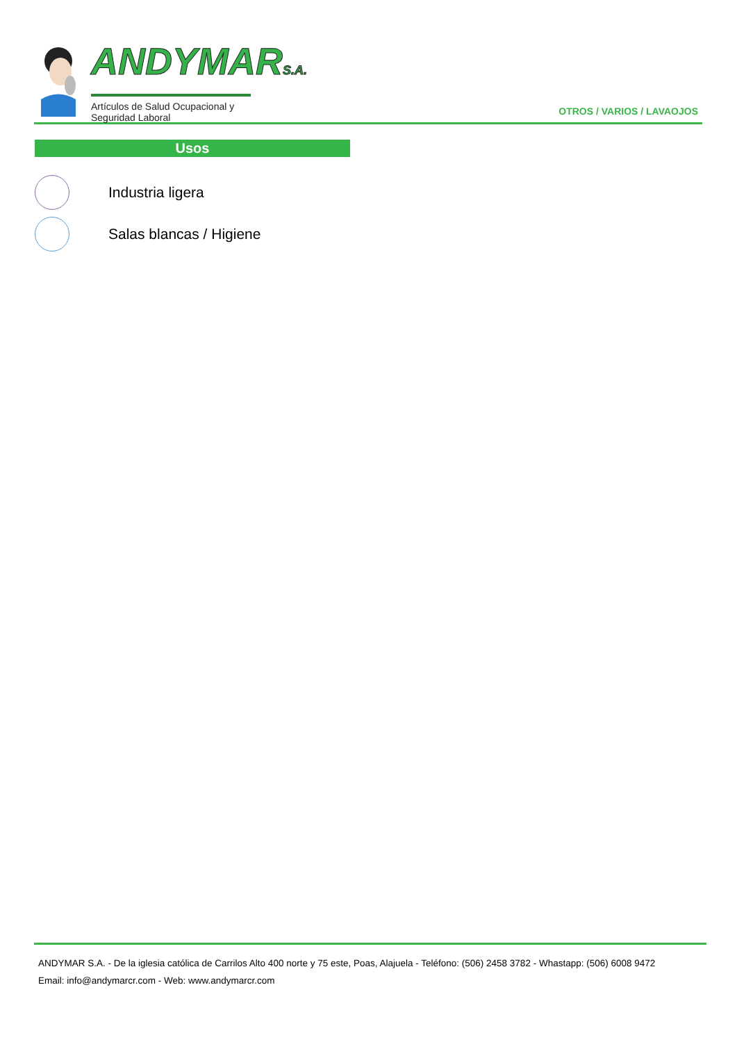ANDYMARS.A.
Artículos de Salud Ocupacional y Seguridad Laboral
OTROS / VARIOS / LAVAOJOS
Usos
Industria ligera
Salas blancas / Higiene
ANDYMAR S.A. - De la iglesia católica de Carrilos Alto 400 norte y 75 este, Poas, Alajuela - Teléfono: (506) 2458 3782 - Whastapp: (506) 6008 9472
Email: info@andymarcr.com - Web: www.andymarcr.com